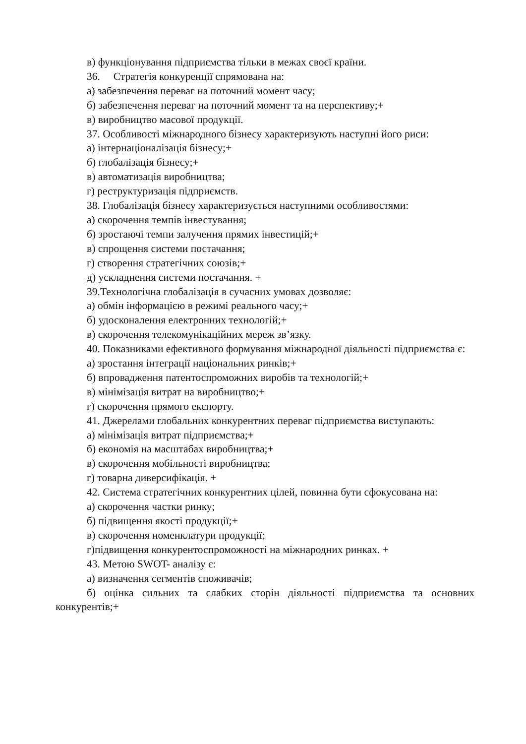в) функціонування підприємства тільки в межах своєї країни.
36. Стратегія конкуренції спрямована на:
а) забезпечення переваг на поточний момент часу;
б) забезпечення переваг на поточний момент та на перспективу;+
в) виробництво масової продукції.
37. Особливості міжнародного бізнесу характеризують наступні його риси:
а) інтернаціоналізація бізнесу;+
б) глобалізація бізнесу;+
в) автоматизація виробництва;
г) реструктуризація підприємств.
38. Глобалізація бізнесу характеризується наступними особливостями:
а) скорочення темпів інвестування;
б) зростаючі темпи залучення прямих інвестицій;+
в) спрощення системи постачання;
г) створення стратегічних союзів;+
д) ускладнення системи постачання. +
39.Технологічна глобалізація в сучасних умовах дозволяє:
а) обмін інформацією в режимі реального часу;+
б) удосконалення електронних технологій;+
в) скорочення телекомунікаційних мереж зв’язку.
40. Показниками ефективного формування міжнародної діяльності підприємства є:
а) зростання інтеграції національних ринків;+
б) впровадження патентоспроможних виробів та технологій;+
в) мінімізація витрат на виробництво;+
г) скорочення прямого експорту.
41. Джерелами глобальних конкурентних переваг підприємства виступають:
а) мінімізація витрат підприємства;+
б) економія на масштабах виробництва;+
в) скорочення мобільності виробництва;
г) товарна диверсифікація. +
42. Система стратегічних конкурентних цілей, повинна бути сфокусована на:
а) скорочення частки ринку;
б) підвищення якості продукції;+
в) скорочення номенклатури продукції;
г)підвищення конкурентоспроможності на міжнародних ринках. +
43. Метою SWOT- аналізу є:
а) визначення сегментів споживачів;
б) оцінка сильних та слабких сторін діяльності підприємства та основних конкурентів;+